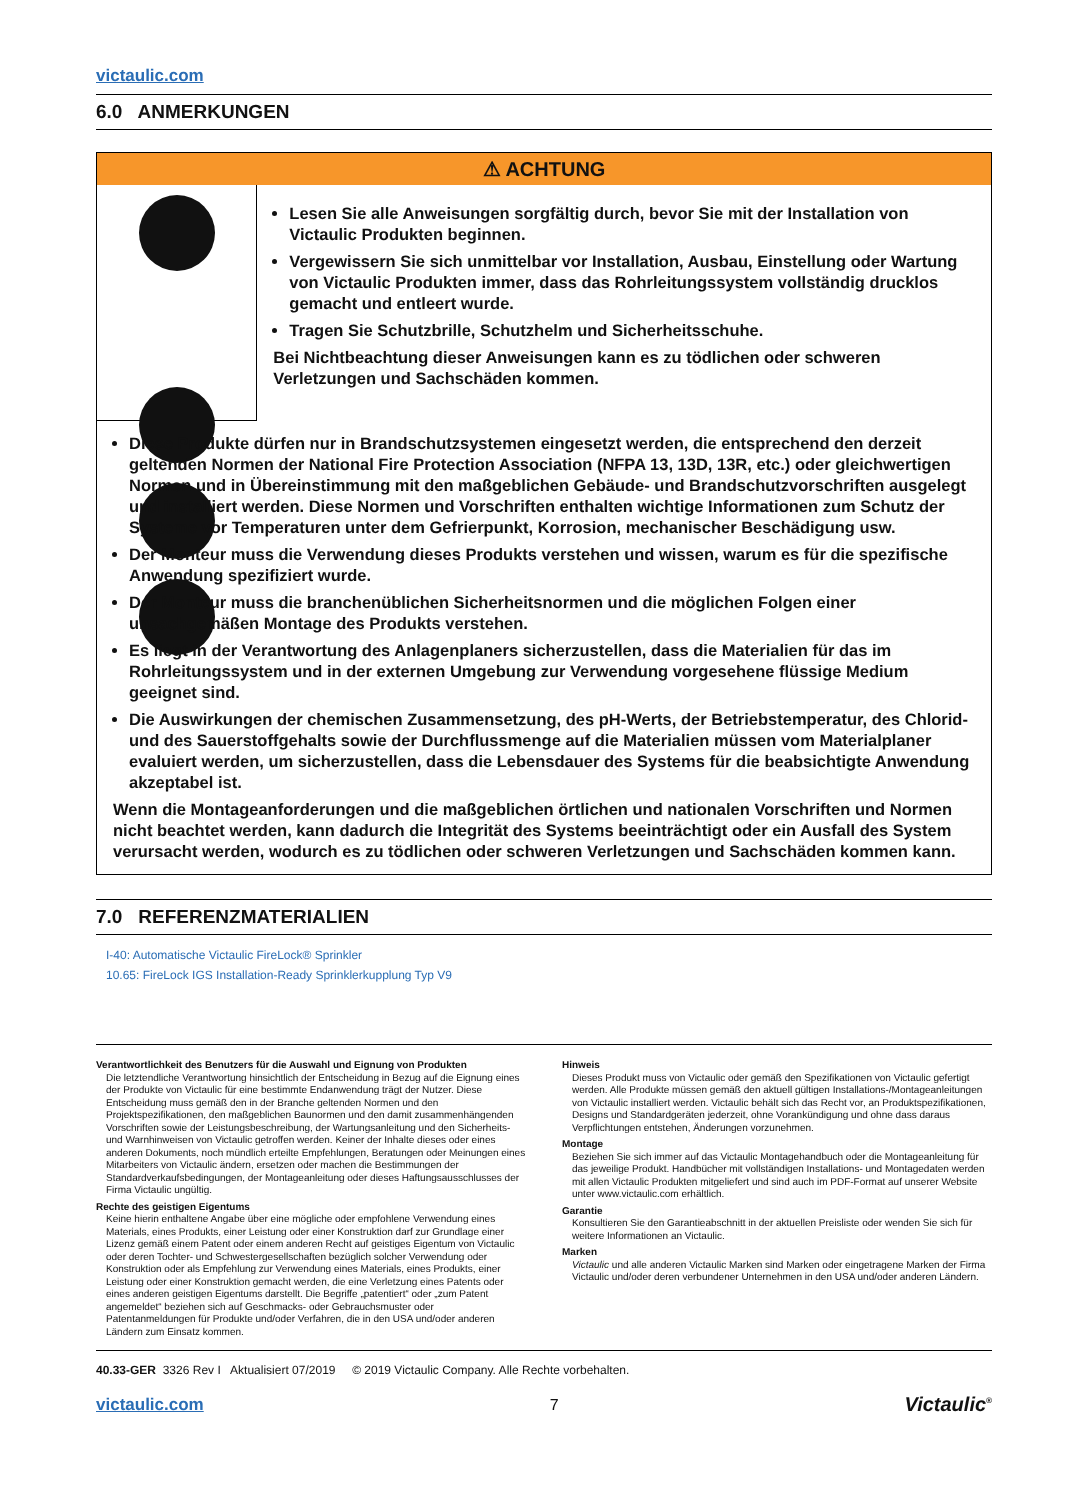victaulic.com
6.0 ANMERKUNGEN
⚠ ACHTUNG
Lesen Sie alle Anweisungen sorgfältig durch, bevor Sie mit der Installation von Victaulic Produkten beginnen.
Vergewissern Sie sich unmittelbar vor Installation, Ausbau, Einstellung oder Wartung von Victaulic Produkten immer, dass das Rohrleitungssystem vollständig drucklos gemacht und entleert wurde.
Tragen Sie Schutzbrille, Schutzhelm und Sicherheitsschuhe.
Bei Nichtbeachtung dieser Anweisungen kann es zu tödlichen oder schweren Verletzungen und Sachschäden kommen.
Diese Produkte dürfen nur in Brandschutzsystemen eingesetzt werden, die entsprechend den derzeit geltenden Normen der National Fire Protection Association (NFPA 13, 13D, 13R, etc.) oder gleichwertigen Normen und in Übereinstimmung mit den maßgeblichen Gebäude- und Brandschutzvorschriften ausgelegt und installiert werden. Diese Normen und Vorschriften enthalten wichtige Informationen zum Schutz der Systeme vor Temperaturen unter dem Gefrierpunkt, Korrosion, mechanischer Beschädigung usw.
Der Monteur muss die Verwendung dieses Produkts verstehen und wissen, warum es für die spezifische Anwendung spezifiziert wurde.
Der Monteur muss die branchenüblichen Sicherheitsnormen und die möglichen Folgen einer unsachgemäßen Montage des Produkts verstehen.
Es liegt in der Verantwortung des Anlagenplaners sicherzustellen, dass die Materialien für das im Rohrleitungssystem und in der externen Umgebung zur Verwendung vorgesehene flüssige Medium geeignet sind.
Die Auswirkungen der chemischen Zusammensetzung, des pH-Werts, der Betriebstemperatur, des Chlorid- und des Sauerstoffgehalts sowie der Durchflussmenge auf die Materialien müssen vom Materialplaner evaluiert werden, um sicherzustellen, dass die Lebensdauer des Systems für die beabsichtigte Anwendung akzeptabel ist.
Wenn die Montageanforderungen und die maßgeblichen örtlichen und nationalen Vorschriften und Normen nicht beachtet werden, kann dadurch die Integrität des Systems beeinträchtigt oder ein Ausfall des System verursacht werden, wodurch es zu tödlichen oder schweren Verletzungen und Sachschäden kommen kann.
7.0 REFERENZMATERIALIEN
I-40: Automatische Victaulic FireLock® Sprinkler
10.65: FireLock IGS Installation-Ready Sprinklerkupplung Typ V9
Verantwortlichkeit des Benutzers für die Auswahl und Eignung von Produkten
Die letztendliche Verantwortung hinsichtlich der Entscheidung in Bezug auf die Eignung eines der Produkte von Victaulic für eine bestimmte Endanwendung trägt der Nutzer. Diese Entscheidung muss gemäß den in der Branche geltenden Normen und den Projektspezifikationen, den maßgeblichen Baunormen und den damit zusammenhängenden Vorschriften sowie der Leistungsbeschreibung, der Wartungsanleitung und den Sicherheits- und Warnhinweisen von Victaulic getroffen werden. Keiner der Inhalte dieses oder eines anderen Dokuments, noch mündlich erteilte Empfehlungen, Beratungen oder Meinungen eines Mitarbeiters von Victaulic ändern, ersetzen oder machen die Bestimmungen der Standardverkaufsbedingungen, der Montageanleitung oder dieses Haftungsausschlusses der Firma Victaulic ungültig.
Rechte des geistigen Eigentums
Keine hierin enthaltene Angabe über eine mögliche oder empfohlene Verwendung eines Materials, eines Produkts, einer Leistung oder einer Konstruktion darf zur Grundlage einer Lizenz gemäß einem Patent oder einem anderen Recht auf geistiges Eigentum von Victaulic oder deren Tochter- und Schwestergesellschaften bezüglich solcher Verwendung oder Konstruktion oder als Empfehlung zur Verwendung eines Materials, eines Produkts, einer Leistung oder einer Konstruktion gemacht werden, die eine Verletzung eines Patents oder eines anderen geistigen Eigentums darstellt. Die Begriffe „patentiert“ oder „zum Patent angemeldet“ beziehen sich auf Geschmacks- oder Gebrauchsmuster oder Patentanmeldungen für Produkte und/oder Verfahren, die in den USA und/oder anderen Ländern zum Einsatz kommen.
Hinweis
Dieses Produkt muss von Victaulic oder gemäß den Spezifikationen von Victaulic gefertigt werden. Alle Produkte müssen gemäß den aktuell gültigen Installations-/Montageanleitungen von Victaulic installiert werden. Victaulic behält sich das Recht vor, an Produktspezifikationen, Designs und Standardgeräten jederzeit, ohne Vorankündigung und ohne dass daraus Verpflichtungen entstehen, Änderungen vorzunehmen.
Montage
Beziehen Sie sich immer auf das Victaulic Montagehandbuch oder die Montageanleitung für das jeweilige Produkt. Handbücher mit vollständigen Installations- und Montagedaten werden mit allen Victaulic Produkten mitgeliefert und sind auch im PDF-Format auf unserer Website unter www.victaulic.com erhältlich.
Garantie
Konsultieren Sie den Garantieabschnitt in der aktuellen Preisliste oder wenden Sie sich für weitere Informationen an Victaulic.
Marken
Victaulic und alle anderen Victaulic Marken sind Marken oder eingetragene Marken der Firma Victaulic und/oder deren verbundener Unternehmen in den USA und/oder anderen Ländern.
40.33-GER 3326 Rev I Aktualisiert 07/2019 © 2019 Victaulic Company. Alle Rechte vorbehalten.
victaulic.com 7 Victaulic<sup>®</sup>